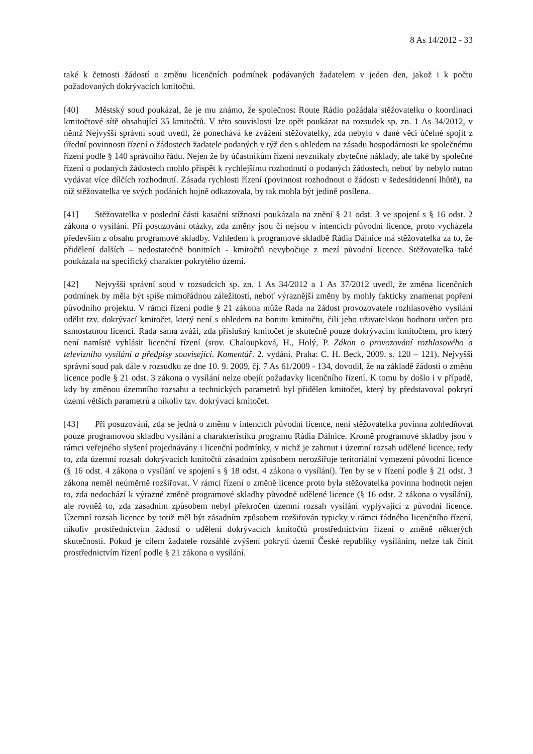8 As 14/2012 - 33
také k četnosti žádostí o změnu licenčních podmínek podávaných žadatelem v jeden den, jakož i k počtu požadovaných dokrývacích kmitočtů.
[40] Městský soud poukázal, že je mu známo, že společnost Route Rádio požádala stěžovatelku o koordinaci kmitočtové sítě obsahující 35 kmitočtů. V této souvislosti lze opět poukázat na rozsudek sp. zn. 1 As 34/2012, v němž Nejvyšší správní soud uvedl, že ponechává ke zvážení stěžovatelky, zda nebylo v dané věci účelné spojit z úřední povinnosti řízení o žádostech žadatele podaných v týž den s ohledem na zásadu hospodárnosti ke společnému řízení podle § 140 správního řádu. Nejen že by účastníkům řízení nevznikaly zbytečné náklady, ale také by společné řízení o podaných žádostech mohlo přispět k rychlejšímu rozhodnutí o podaných žádostech, neboť by nebylo nutno vydávat více dílčích rozhodnutí. Zásada rychlosti řízení (povinnost rozhodnout o žádosti v šedesátidenní lhůtě), na niž stěžovatelka ve svých podáních hojně odkazovala, by tak mohla být jedině posílena.
[41] Stěžovatelka v poslední části kasační stížnosti poukázala na znění § 21 odst. 3 ve spojení s § 16 odst. 2 zákona o vysílání. Při posuzování otázky, zda změny jsou či nejsou v intencích původní licence, proto vycházela především z obsahu programové skladby. Vzhledem k programové skladbě Rádia Dálnice má stěžovatelka za to, že přidělení dalších – nedostatečně bonitních - kmitočtů nevybočuje z mezí původní licence. Stěžovatelka také poukázala na specifický charakter pokrytého území.
[42] Nejvyšší správní soud v rozsudcích sp. zn. 1 As 34/2012 a 1 As 37/2012 uvedl, že změna licenčních podmínek by měla být spíše mimořádnou záležitostí, neboť výraznější změny by mohly fakticky znamenat popření původního projektu. V rámci řízení podle § 21 zákona může Rada na žádost provozovatele rozhlasového vysílání udělit tzv. dokrývací kmitočet, který není s ohledem na bonitu kmitočtu, čili jeho uživatelskou hodnotu určen pro samostatnou licenci. Rada sama zváží, zda příslušný kmitočet je skutečně pouze dokrývacím kmitočtem, pro který není namístě vyhlásit licenční řízení (srov. Chaloupková, H., Holý, P. Zákon o provozování rozhlasového a televizního vysílání a předpisy související. Komentář. 2. vydání. Praha: C. H. Beck, 2009. s. 120 – 121). Nejvyšší správní soud pak dále v rozsudku ze dne 10. 9. 2009, čj. 7 As 61/2009 - 134, dovodil, že na základě žádosti o změnu licence podle § 21 odst. 3 zákona o vysílání nelze obejít požadavky licenčního řízení. K tomu by došlo i v případě, kdy by změnou územního rozsahu a technických parametrů byl přidělen kmitočet, který by představoval pokrytí území větších parametrů a nikoliv tzv. dokrývací kmitočet.
[43] Při posuzování, zda se jedná o změnu v intencích původní licence, není stěžovatelka povinna zohledňovat pouze programovou skladbu vysílání a charakteristiku programu Rádia Dálnice. Kromě programové skladby jsou v rámci veřejného slyšení projednávány i licenční podmínky, v nichž je zahrnut i územní rozsah udělené licence, tedy to, zda územní rozsah dokrývacích kmitočtů zásadním způsobem nerozšiřuje teritoriální vymezení původní licence (§ 16 odst. 4 zákona o vysílání ve spojení s § 18 odst. 4 zákona o vysílání). Ten by se v řízení podle § 21 odst. 3 zákona neměl neúměrně rozšiřovat. V rámci řízení o změně licence proto byla stěžovatelka povinna hodnotit nejen to, zda nedochází k výrazné změně programové skladby původně udělené licence (§ 16 odst. 2 zákona o vysílání), ale rovněž to, zda zásadním způsobem nebyl překročen územní rozsah vysílání vyplývající z původní licence. Územní rozsah licence by totiž měl být zásadním způsobem rozšiřován typicky v rámci řádného licenčního řízení, nikoliv prostřednictvím žádostí o udělení dokrývacích kmitočtů prostřednictvím řízení o změně některých skutečností. Pokud je cílem žadatele rozsáhlé zvýšení pokrytí území České republiky vysíláním, nelze tak činit prostřednictvím řízení podle § 21 zákona o vysílání.